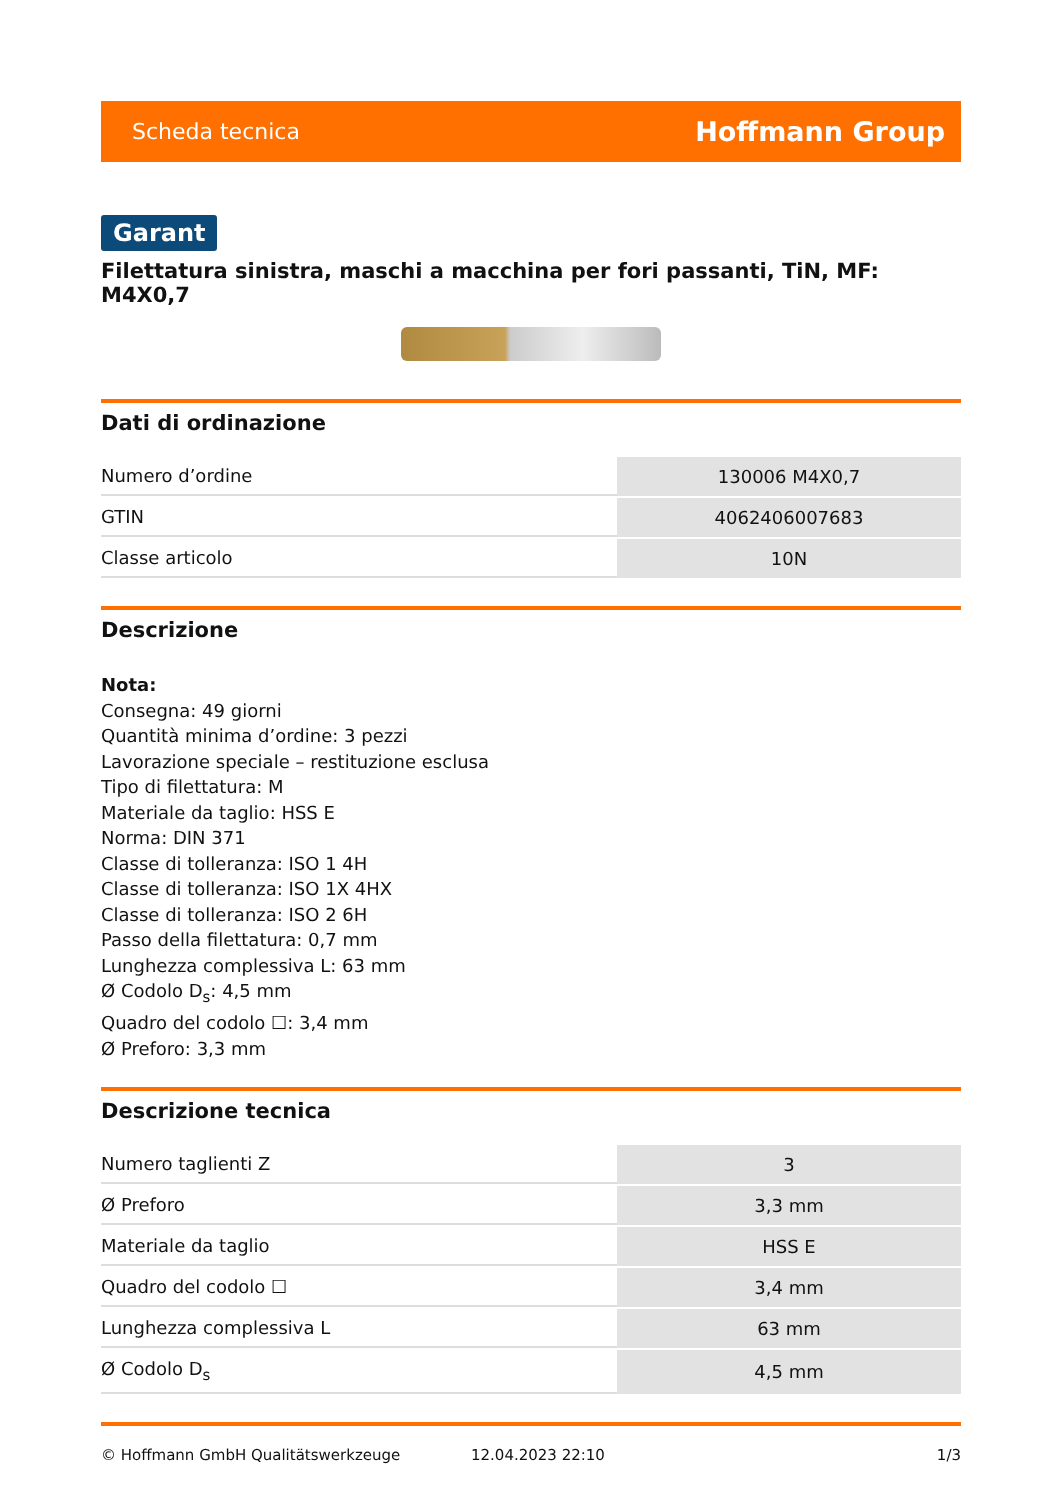Scheda tecnica Hoffmann Group
Garant
Filettatura sinistra, maschi a macchina per fori passanti, TiN, MF: M4X0,7
Dati di ordinazione
| Numero d’ordine | 130006 M4X0,7 |
| GTIN | 4062406007683 |
| Classe articolo | 10N |
Descrizione
Nota:
Consegna: 49 giorni
Quantità minima d’ordine: 3 pezzi
Lavorazione speciale – restituzione esclusa
Tipo di filettatura: M
Materiale da taglio: HSS E
Norma: DIN 371
Classe di tolleranza: ISO 1 4H
Classe di tolleranza: ISO 1X 4HX
Classe di tolleranza: ISO 2 6H
Passo della filettatura: 0,7 mm
Lunghezza complessiva L: 63 mm
Ø Codolo D<sub>s</sub>: 4,5 mm
Quadro del codolo ☐: 3,4 mm
Ø Preforo: 3,3 mm
Descrizione tecnica
| Numero taglienti Z | 3 |
| Ø Preforo | 3,3 mm |
| Materiale da taglio | HSS E |
| Quadro del codolo ☐ | 3,4 mm |
| Lunghezza complessiva L | 63 mm |
| Ø Codolo D<sub>s</sub> | 4,5 mm |
© Hoffmann GmbH Qualitätswerkzeuge 12.04.2023 22:10 1/3